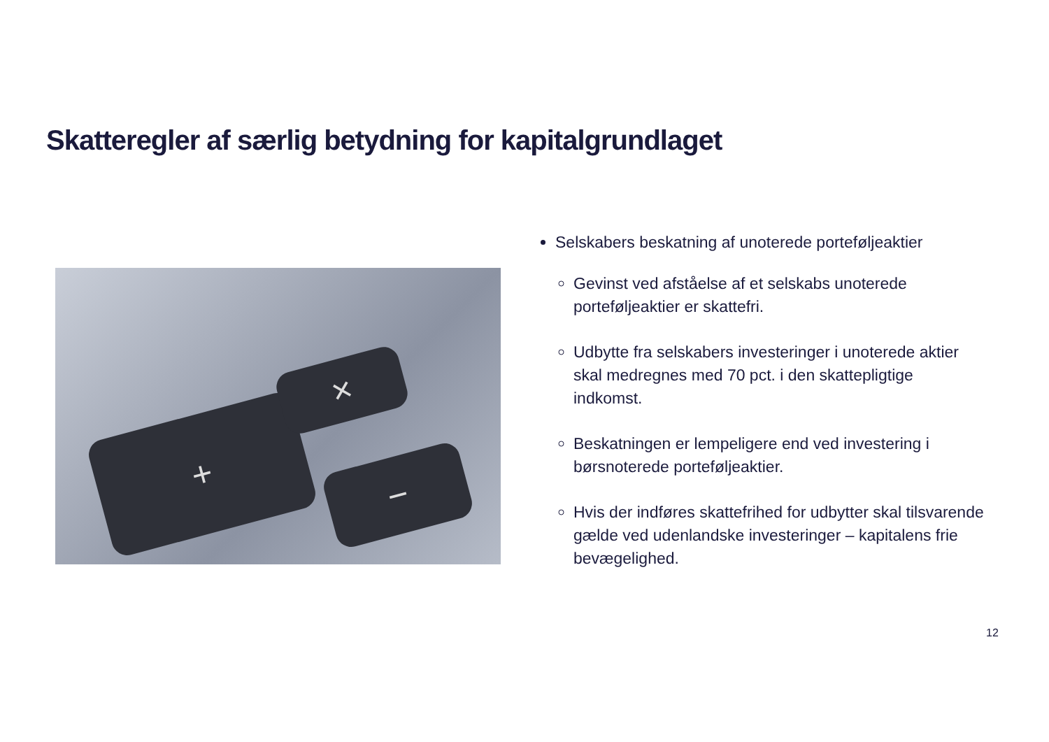Skatteregler af særlig betydning for kapitalgrundlaget
+
−
×
Selskabers beskatning af unoterede porteføljeaktier
Gevinst ved afståelse af et selskabs unoterede porteføljeaktier er skattefri.
Udbytte fra selskabers investeringer i unoterede aktier skal medregnes med 70 pct. i den skattepligtige indkomst.
Beskatningen er lempeligere end ved investering i børsnoterede porteføljeaktier.
Hvis der indføres skattefrihed for udbytter skal tilsvarende gælde ved udenlandske investeringer – kapitalens frie bevægelighed.
12